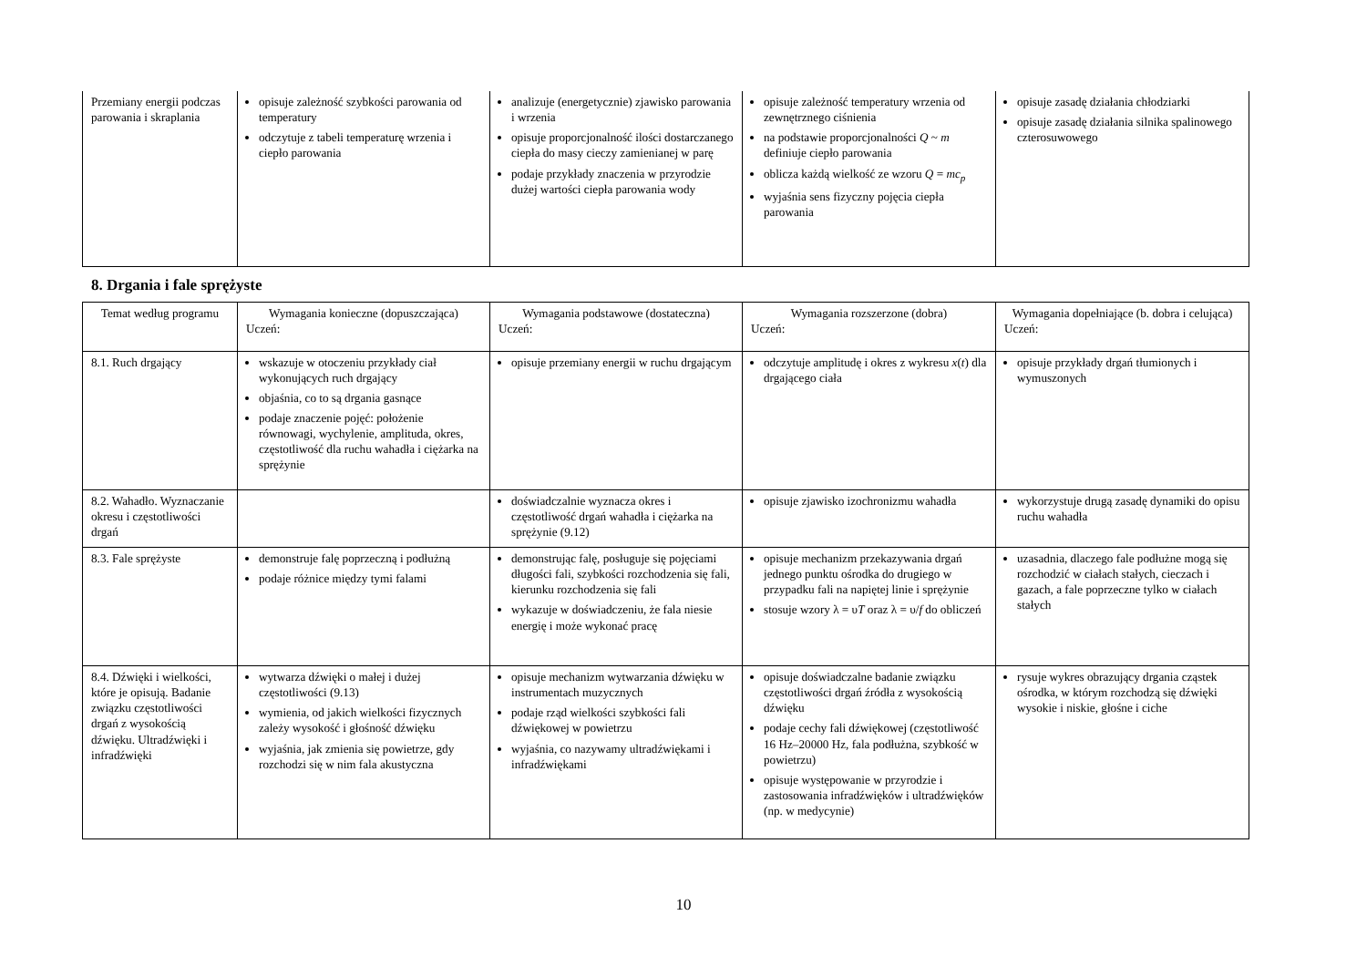| Przemiany energii podczas parowania i skraplania | opisuje zależność szybkości parowania od temperatury odczytuje z tabeli temperaturę wrzenia i ciepło parowania | analizuje (energetycznie) zjawisko parowania i wrzenia opisuje proporcjonalność ilości dostarczanego ciepła do masy cieczy zamienianej w parę podaje przykłady znaczenia w przyrodzie dużej wartości ciepła parowania wody | opisuje zależność temperatury wrzenia od zewnętrznego ciśnienia na podstawie proporcjonalności Q ~ m definiuje ciepło parowania oblicza każdą wielkość ze wzoru Q = mc<sub>p</sub> wyjaśnia sens fizyczny pojęcia ciepła parowania | opisuje zasadę działania chłodziarki opisuje zasadę działania silnika spalinowego czterosuwowego |
8. Drgania i fale sprężyste
| Temat według programu | Wymagania konieczne (dopuszczająca) Uczeń: | Wymagania podstawowe (dostateczna) Uczeń: | Wymagania rozszerzone (dobra) Uczeń: | Wymagania dopełniające (b. dobra i celująca) Uczeń: |
| --- | --- | --- | --- | --- |
| 8.1. Ruch drgający | wskazuje w otoczeniu przykłady ciał wykonujących ruch drgający objaśnia, co to są drgania gasnące podaje znaczenie pojęć: położenie równowagi, wychylenie, amplituda, okres, częstotliwość dla ruchu wahadła i ciężarka na sprężynie | opisuje przemiany energii w ruchu drgającym | odczytuje amplitudę i okres z wykresu x ( t ) dla drgającego ciała | opisuje przykłady drgań tłumionych i wymuszonych |
| 8.2. Wahadło. Wyznaczanie okresu i częstotliwości drgań | | doświadczalnie wyznacza okres i częstotliwość drgań wahadła i ciężarka na sprężynie (9.12) | opisuje zjawisko izochronizmu wahadła | wykorzystuje drugą zasadę dynamiki do opisu ruchu wahadła |
| 8.3. Fale sprężyste | demonstruje falę poprzeczną i podłużną podaje różnice między tymi falami | demonstrując falę, posługuje się pojęciami długości fali, szybkości rozchodzenia się fali, kierunku rozchodzenia się fali wykazuje w doświadczeniu, że fala niesie energię i może wykonać pracę | opisuje mechanizm przekazywania drgań jednego punktu ośrodka do drugiego w przypadku fali na napiętej linie i sprężynie stosuje wzory λ = υ T oraz λ = υ/ f do obliczeń | uzasadnia, dlaczego fale podłużne mogą się rozchodzić w ciałach stałych, cieczach i gazach, a fale poprzeczne tylko w ciałach stałych |
| 8.4. Dźwięki i wielkości, które je opisują. Badanie związku częstotliwości drgań z wysokością dźwięku. Ultradźwięki i infradźwięki | wytwarza dźwięki o małej i dużej częstotliwości (9.13) wymienia, od jakich wielkości fizycznych zależy wysokość i głośność dźwięku wyjaśnia, jak zmienia się powietrze, gdy rozchodzi się w nim fala akustyczna | opisuje mechanizm wytwarzania dźwięku w instrumentach muzycznych podaje rząd wielkości szybkości fali dźwiękowej w powietrzu wyjaśnia, co nazywamy ultradźwiękami i infradźwiękami | opisuje doświadczalne badanie związku częstotliwości drgań źródła z wysokością dźwięku podaje cechy fali dźwiękowej (częstotliwość 16 Hz–20000 Hz, fala podłużna, szybkość w powietrzu) opisuje występowanie w przyrodzie i zastosowania infradźwięków i ultradźwięków (np. w medycynie) | rysuje wykres obrazujący drgania cząstek ośrodka, w którym rozchodzą się dźwięki wysokie i niskie, głośne i ciche |
10